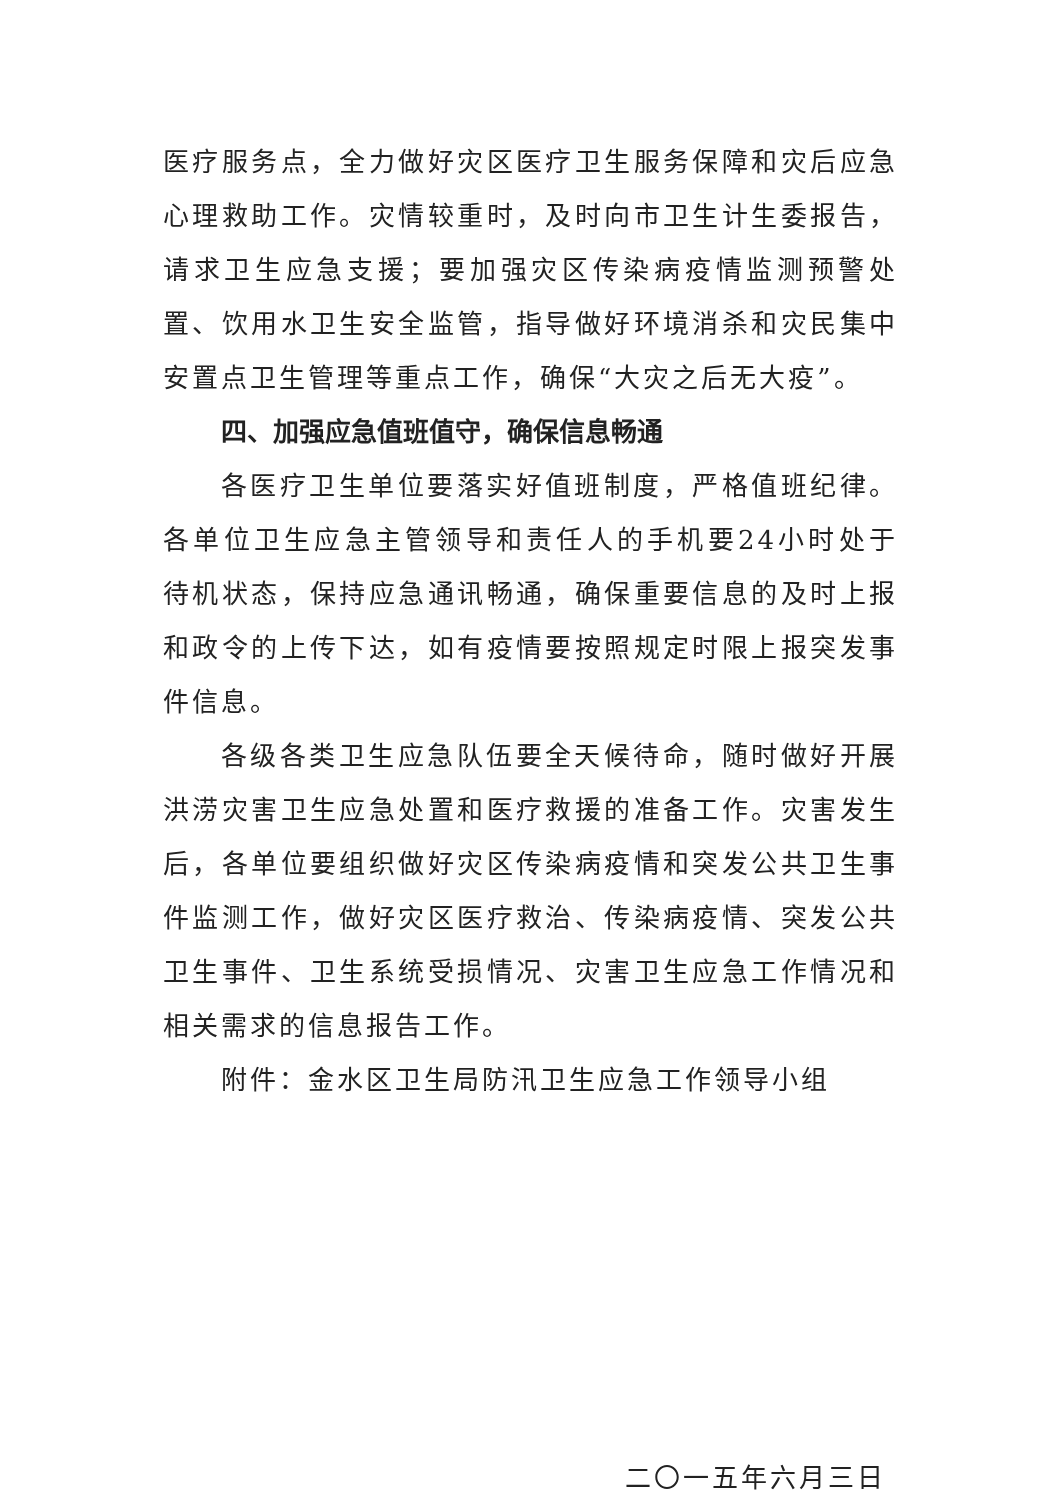医疗服务点，全力做好灾区医疗卫生服务保障和灾后应急心理救助工作。灾情较重时，及时向市卫生计生委报告，请求卫生应急支援；要加强灾区传染病疫情监测预警处置、饮用水卫生安全监管，指导做好环境消杀和灾民集中安置点卫生管理等重点工作，确保“大灾之后无大疫”。
四、加强应急值班值守，确保信息畅通
各医疗卫生单位要落实好值班制度，严格值班纪律。各单位卫生应急主管领导和责任人的手机要24小时处于待机状态，保持应急通讯畅通，确保重要信息的及时上报和政令的上传下达，如有疫情要按照规定时限上报突发事件信息。
各级各类卫生应急队伍要全天候待命，随时做好开展洪涝灾害卫生应急处置和医疗救援的准备工作。灾害发生后，各单位要组织做好灾区传染病疫情和突发公共卫生事件监测工作，做好灾区医疗救治、传染病疫情、突发公共卫生事件、卫生系统受损情况、灾害卫生应急工作情况和相关需求的信息报告工作。
附件：金水区卫生局防汛卫生应急工作领导小组
二〇一五年六月三日